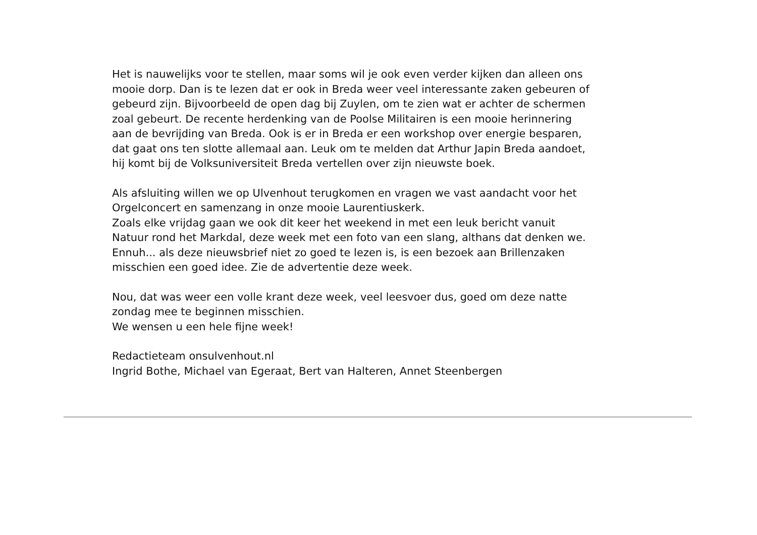Het is nauwelijks voor te stellen, maar soms wil je ook even verder kijken dan alleen ons
mooie dorp. Dan is te lezen dat er ook in Breda weer veel interessante zaken gebeuren of
gebeurd zijn. Bijvoorbeeld de open dag bij Zuylen, om te zien wat er achter de schermen
zoal gebeurt. De recente herdenking van de Poolse Militairen is een mooie herinnering
aan de bevrijding van Breda. Ook is er in Breda er een workshop over energie besparen,
dat gaat ons ten slotte allemaal aan. Leuk om te melden dat Arthur Japin Breda aandoet,
hij komt bij de Volksuniversiteit Breda vertellen over zijn nieuwste boek.
Als afsluiting willen we op Ulvenhout terugkomen en vragen we vast aandacht voor het
Orgelconcert en samenzang in onze mooie Laurentiuskerk.
Zoals elke vrijdag gaan we ook dit keer het weekend in met een leuk bericht vanuit
Natuur rond het Markdal, deze week met een foto van een slang, althans dat denken we.
Ennuh... als deze nieuwsbrief niet zo goed te lezen is, is een bezoek aan Brillenzaken
misschien een goed idee. Zie de advertentie deze week.
Nou, dat was weer een volle krant deze week, veel leesvoer dus, goed om deze natte
zondag mee te beginnen misschien.
We wensen u een hele fijne week!
Redactieteam onsulvenhout.nl
Ingrid Bothe, Michael van Egeraat, Bert van Halteren, Annet Steenbergen